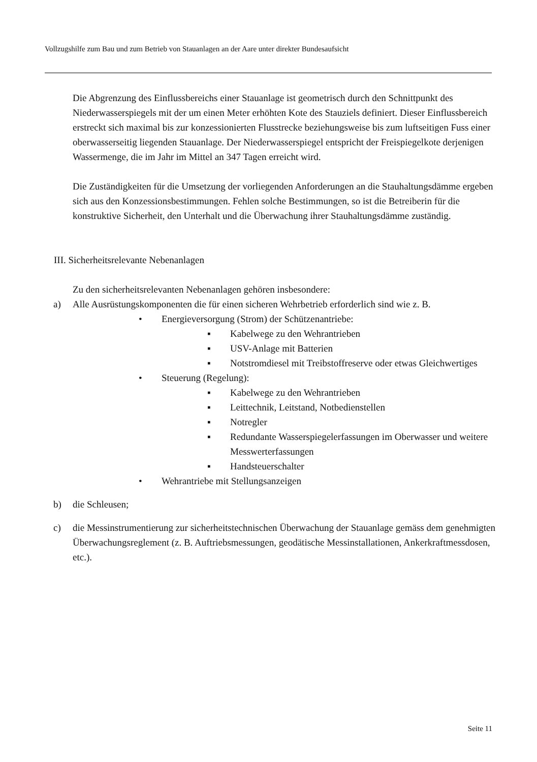Vollzugshilfe zum Bau und zum Betrieb von Stauanlagen an der Aare unter direkter Bundesaufsicht
Die Abgrenzung des Einflussbereichs einer Stauanlage ist geometrisch durch den Schnitt­punkt des Niederwasserspiegels mit der um einen Meter erhöhten Kote des Stauziels defi­niert. Dieser Einflussbereich erstreckt sich maximal bis zur konzessionierten Flusstrecke beziehungsweise bis zum luftseitigen Fuss einer oberwasserseitig liegenden Stauanlage. Der Niederwasserspiegel entspricht der Freispiegelkote derjenigen Wassermenge, die im Jahr im Mittel an 347 Tagen erreicht wird.
Die Zuständigkeiten für die Umsetzung der vorliegenden Anforderungen an die Stauhal­tungsdämme ergeben sich aus den Konzessionsbestimmungen. Fehlen solche Bestimmun­gen, so ist die Betreiberin für die konstruktive Sicherheit, den Unterhalt und die Überwa­chung ihrer Stauhaltungsdämme zuständig.
III. Sicherheitsrelevante Nebenanlagen
Zu den sicherheitsrelevanten Nebenanlagen gehören insbesondere:
a) Alle Ausrüstungskomponenten die für einen sicheren Wehrbetrieb erforderlich sind wie z. B.
• Energieversorgung (Strom) der Schützenantriebe:
▪ Kabelwege zu den Wehrantrieben
▪ USV-Anlage mit Batterien
▪ Notstromdiesel mit Treibstoffreserve oder etwas Gleich­wertiges
• Steuerung (Regelung):
▪ Kabelwege zu den Wehrantrieben
▪ Leittechnik, Leitstand, Notbedienstellen
▪ Notregler
▪ Redundante Wasserspiegelerfassungen im Oberwasser und weitere Messwerterfassungen
▪ Handsteuerschalter
• Wehrantriebe mit Stellungsanzeigen
b) die Schleusen;
c) die Messinstrumentierung zur sicherheitstechnischen Überwachung der Stauanlage ge­mäss dem genehmigten Überwachungsreglement (z. B. Auftriebsmessungen, geodäti­sche Messinstallationen, Ankerkraftmessdosen, etc.).
Seite 11